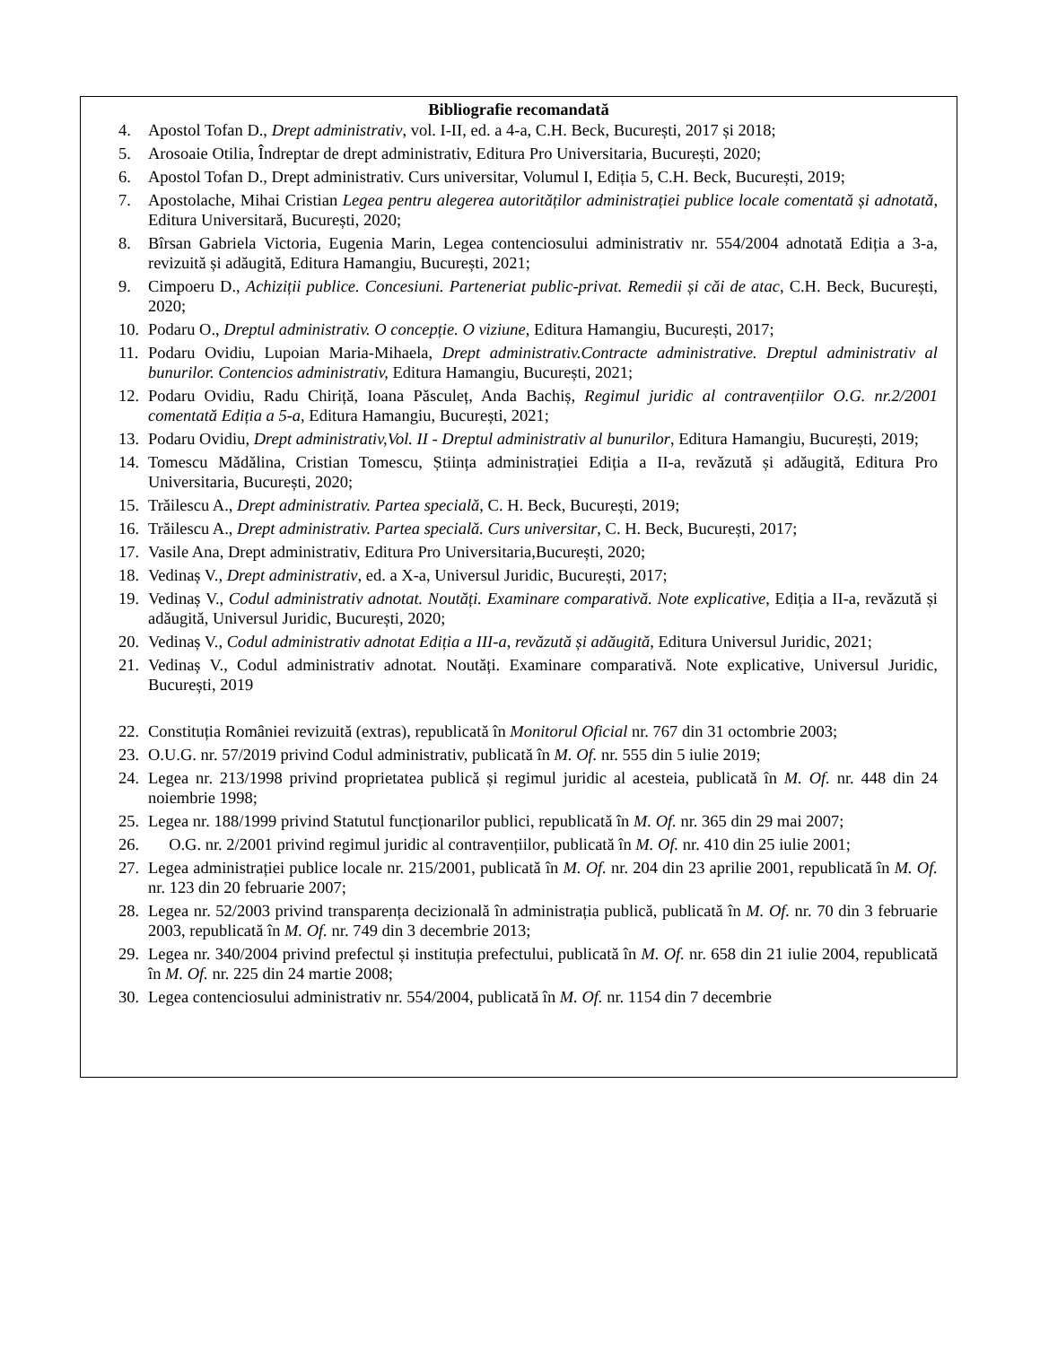Bibliografie recomandată
4. Apostol Tofan D., Drept administrativ, vol. I-II, ed. a 4-a, C.H. Beck, București, 2017 și 2018;
5. Arosoaie Otilia, Îndreptar de drept administrativ, Editura Pro Universitaria, București, 2020;
6. Apostol Tofan D., Drept administrativ. Curs universitar, Volumul I, Ediția 5, C.H. Beck, București, 2019;
7. Apostolache, Mihai Cristian Legea pentru alegerea autorităților administrației publice locale comentată și adnotată, Editura Universitară, București, 2020;
8. Bîrsan Gabriela Victoria, Eugenia Marin, Legea contenciosului administrativ nr. 554/2004 adnotată Ediția a 3-a, revizuită și adăugită, Editura Hamangiu, București, 2021;
9. Cimpoeru D., Achiziții publice. Concesiuni. Parteneriat public-privat. Remedii și căi de atac, C.H. Beck, București, 2020;
10. Podaru O., Dreptul administrativ. O concepție. O viziune, Editura Hamangiu, București, 2017;
11. Podaru Ovidiu, Lupoian Maria-Mihaela, Drept administrativ.Contracte administrative. Dreptul administrativ al bunurilor. Contencios administrativ, Editura Hamangiu, București, 2021;
12. Podaru Ovidiu, Radu Chiriță, Ioana Păsculeț, Anda Bachiș, Regimul juridic al contravențiilor O.G. nr.2/2001 comentată Ediția a 5-a, Editura Hamangiu, București, 2021;
13. Podaru Ovidiu, Drept administrativ,Vol. II - Dreptul administrativ al bunurilor, Editura Hamangiu, București, 2019;
14. Tomescu Mădălina, Cristian Tomescu, Știința administrației Ediția a II-a, revăzută și adăugită, Editura Pro Universitaria, București, 2020;
15. Trăilescu A., Drept administrativ. Partea specială, C. H. Beck, București, 2019;
16. Trăilescu A., Drept administrativ. Partea specială. Curs universitar, C. H. Beck, București, 2017;
17. Vasile Ana, Drept administrativ, Editura Pro Universitaria,București, 2020;
18. Vedinaș V., Drept administrativ, ed. a X-a, Universul Juridic, București, 2017;
19. Vedinaș V., Codul administrativ adnotat. Noutăți. Examinare comparativă. Note explicative, Ediția a II-a, revăzută și adăugită, Universul Juridic, București, 2020;
20. Vedinaș V., Codul administrativ adnotat Ediția a III-a, revăzută și adăugită, Editura Universul Juridic, 2021;
21. Vedinaș V., Codul administrativ adnotat. Noutăți. Examinare comparativă. Note explicative, Universul Juridic, București, 2019
22. Constituția României revizuită (extras), republicată în Monitorul Oficial nr. 767 din 31 octombrie 2003;
23. O.U.G. nr. 57/2019 privind Codul administrativ, publicată în M. Of. nr. 555 din 5 iulie 2019;
24. Legea nr. 213/1998 privind proprietatea publică și regimul juridic al acesteia, publicată în M. Of. nr. 448 din 24 noiembrie 1998;
25. Legea nr. 188/1999 privind Statutul funcționarilor publici, republicată în M. Of. nr. 365 din 29 mai 2007;
26. O.G. nr. 2/2001 privind regimul juridic al contravențiilor, publicată în M. Of. nr. 410 din 25 iulie 2001;
27. Legea administrației publice locale nr. 215/2001, publicată în M. Of. nr. 204 din 23 aprilie 2001, republicată în M. Of. nr. 123 din 20 februarie 2007;
28. Legea nr. 52/2003 privind transparența decizională în administrația publică, publicată în M. Of. nr. 70 din 3 februarie 2003, republicată în M. Of. nr. 749 din 3 decembrie 2013;
29. Legea nr. 340/2004 privind prefectul și instituția prefectului, publicată în M. Of. nr. 658 din 21 iulie 2004, republicată în M. Of. nr. 225 din 24 martie 2008;
30. Legea contenciosului administrativ nr. 554/2004, publicată în M. Of. nr. 1154 din 7 decembrie